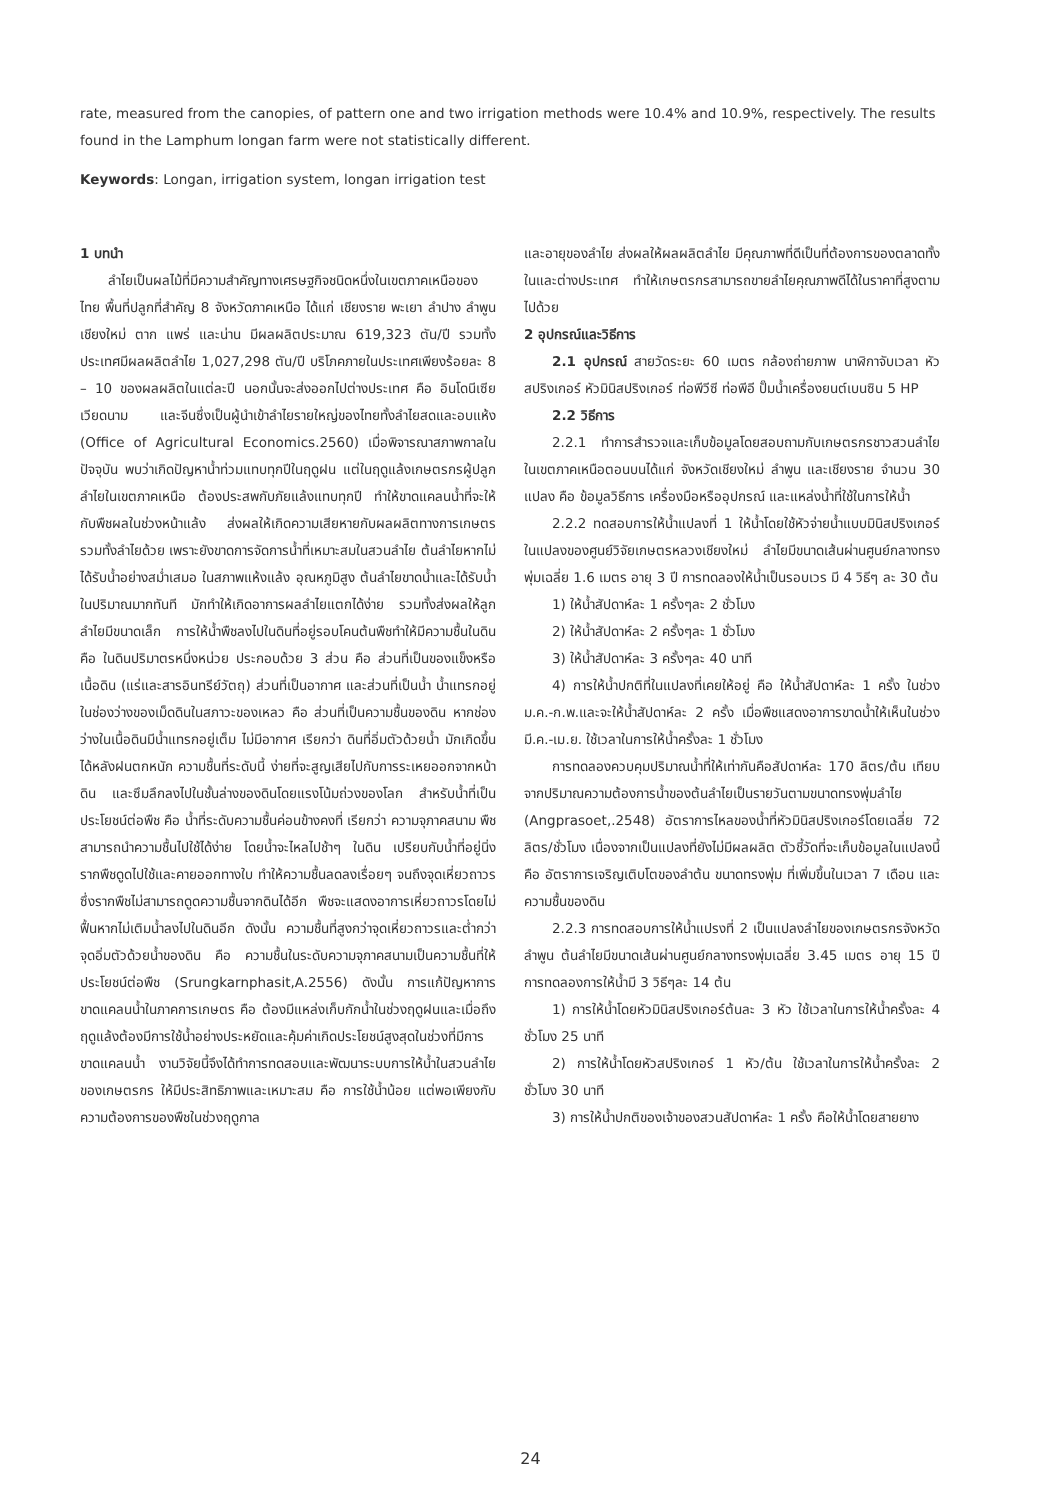rate, measured from the canopies, of pattern one and two irrigation methods were 10.4% and 10.9%, respectively. The results found in the Lamphum longan farm were not statistically different.
Keywords: Longan, irrigation system, longan irrigation test
1 บทนำ
ลำไยเป็นผลไม้ที่มีความสำคัญทางเศรษฐกิจชนิดหนึ่งในเขตภาคเหนือของไทย พื้นที่ปลูกที่สำคัญ 8 จังหวัดภาคเหนือ ได้แก่ เชียงราย พะเยา ลำปาง ลำพูน เชียงใหม่ ตาก แพร่ และน่าน มีผลผลิตประมาณ 619,323 ตัน/ปี รวมทั้งประเทศมีผลผลิตลำไย 1,027,298 ตัน/ปี บริโภคภายในประเทศเพียงร้อยละ 8 – 10 ของผลผลิตในแต่ละปี นอกนั้นจะส่งออกไปต่างประเทศ คือ อินโดนีเซีย เวียดนาม และจีนซึ่งเป็นผู้นำเข้าลำไยรายใหญ่ของไทยทั้งลำไยสดและอบแห้ง (Office of Agricultural Economics.2560) เมื่อพิจารณาสภาพกาลในปัจจุบัน พบว่าเกิดปัญหาน้ำท่วมแทบทุกปีในฤดูฝน แต่ในฤดูแล้งเกษตรกรผู้ปลูกลำไยในเขตภาคเหนือ ต้องประสพกับภัยแล้งแทบทุกปี ทำให้ขาดแคลนน้ำที่จะให้กับพืชผลในช่วงหน้าแล้ง ส่งผลให้เกิดความเสียหายกับผลผลิตทางการเกษตรรวมทั้งลำไยด้วย เพราะยังขาดการจัดการน้ำที่เหมาะสมในสวนลำไย ต้นลำไยหากไม่ได้รับน้ำอย่างสม่ำเสมอ ในสภาพแห้งแล้ง อุณหภูมิสูง ต้นลำไยขาดน้ำและได้รับน้ำในปริมาณมากทันที มักทำให้เกิดอาการผลลำไยแตกได้ง่าย รวมทั้งส่งผลให้ลูกลำไยมีขนาดเล็ก การให้น้ำพืชลงไปในดินที่อยู่รอบโคนต้นพืชทำให้มีความชื้นในดิน คือ ในดินปริมาตรหนึ่งหน่วย ประกอบด้วย 3 ส่วน คือ ส่วนที่เป็นของแข็งหรือเนื้อดิน (แร่และสารอินทรีย์วัตถุ) ส่วนที่เป็นอากาศ และส่วนที่เป็นน้ำ น้ำแทรกอยู่ในช่องว่างของเม็ดดินในสภาวะของเหลว คือ ส่วนที่เป็นความชื้นของดิน หากช่องว่างในเนื้อดินมีน้ำแทรกอยู่เต็ม ไม่มีอากาศ เรียกว่า ดินที่อิ่มตัวด้วยน้ำ มักเกิดขึ้นได้หลังฝนตกหนัก ความชื้นที่ระดับนี้ ง่ายที่จะสูญเสียไปกับการระเหยออกจากหน้าดิน และซึมลึกลงไปในชั้นล่างของดินโดยแรงโน้มถ่วงของโลก สำหรับน้ำที่เป็นประโยชน์ต่อพืช คือ น้ำที่ระดับความชื้นค่อนข้างคงที่ เรียกว่า ความจุภาคสนาม พืชสามารถนำความชื้นไปใช้ได้ง่าย โดยน้ำจะไหลไปช้าๆ ในดิน เปรียบกับน้ำที่อยู่นิ่ง รากพืชดูดไปใช้และคายออกทางใบ ทำให้ความชื้นลดลงเรื่อยๆ จนถึงจุดเหี่ยวถาวร ซึ่งรากพืชไม่สามารถดูดความชื้นจากดินได้อีก พืชจะแสดงอาการเหี่ยวถาวรโดยไม่ฟื้นหากไม่เติมน้ำลงไปในดินอีก ดังนั้น ความชื้นที่สูงกว่าจุดเหี่ยวถาวรและต่ำกว่าจุดอิ่มตัวด้วยน้ำของดิน คือ ความชื้นในระดับความจุภาคสนามเป็นความชื้นที่ให้ประโยชน์ต่อพืช (Srungkarnphasit,A.2556) ดังนั้น การแก้ปัญหาการขาดแคลนน้ำในภาคการเกษตร คือ ต้องมีแหล่งเก็บกักน้ำในช่วงฤดูฝนและเมื่อถึงฤดูแล้งต้องมีการใช้น้ำอย่างประหยัดและคุ้มค่าเกิดประโยชน์สูงสุดในช่วงที่มีการขาดแคลนน้ำ งานวิจัยนี้จึงได้ทำการทดสอบและพัฒนาระบบการให้น้ำในสวนลำไยของเกษตรกร ให้มีประสิทธิภาพและเหมาะสม คือ การใช้น้ำน้อย แต่พอเพียงกับความต้องการของพืชในช่วงฤดูกาล
และอายุของลำไย ส่งผลให้ผลผลิตลำไย มีคุณภาพที่ดีเป็นที่ต้องการของตลาดทั้งในและต่างประเทศ ทำให้เกษตรกรสามารถขายลำไยคุณภาพดีได้ในราคาที่สูงตามไปด้วย
2 อุปกรณ์และวิธีการ
2.1 อุปกรณ์ สายวัดระยะ 60 เมตร กล้องถ่ายภาพ นาฬิกาจับเวลา หัวสปริงเกอร์ หัวมินิสปริงเกอร์ ท่อพีวีซี ท่อพีอี ปั๊มน้ำเครื่องยนต์เบนซิน 5 HP
2.2 วิธีการ
2.2.1 ทำการสำรวจและเก็บข้อมูลโดยสอบถามกับเกษตรกรชาวสวนลำไยในเขตภาคเหนือตอนบนได้แก่ จังหวัดเชียงใหม่ ลำพูน และเชียงราย จำนวน 30 แปลง คือ ข้อมูลวิธีการ เครื่องมือหรืออุปกรณ์ และแหล่งน้ำที่ใช้ในการให้น้ำ
2.2.2 ทดสอบการให้น้ำแปลงที่ 1 ให้น้ำโดยใช้หัวจ่ายน้ำแบบมินิสปริงเกอร์ในแปลงของศูนย์วิจัยเกษตรหลวงเชียงใหม่ ลำไยมีขนาดเส้นผ่านศูนย์กลางทรงพุ่มเฉลี่ย 1.6 เมตร อายุ 3 ปี การทดลองให้น้ำเป็นรอบเวร มี 4 วิธีๆ ละ 30 ต้น
1) ให้น้ำสัปดาห์ละ 1 ครั้งๆละ 2 ชั่วโมง
2) ให้น้ำสัปดาห์ละ 2 ครั้งๆละ 1 ชั่วโมง
3) ให้น้ำสัปดาห์ละ 3 ครั้งๆละ 40 นาที
4) การให้น้ำปกติที่ในแปลงที่เคยให้อยู่ คือ ให้น้ำสัปดาห์ละ 1 ครั้ง ในช่วง ม.ค.-ก.พ.และจะให้น้ำสัปดาห์ละ 2 ครั้ง เมื่อพืชแสดงอาการขาดน้ำให้เห็นในช่วง มี.ค.-เม.ย. ใช้เวลาในการให้น้ำครั้งละ 1 ชั่วโมง
การทดลองควบคุมปริมาณน้ำที่ให้เท่ากันคือสัปดาห์ละ 170 ลิตร/ต้น เทียบจากปริมาณความต้องการน้ำของต้นลำไยเป็นรายวันตามขนาดทรงพุ่มลำไย (Angprasoet,.2548) อัตราการไหลของน้ำที่หัวมินิสปริงเกอร์โดยเฉลี่ย 72 ลิตร/ชั่วโมง เนื่องจากเป็นแปลงที่ยังไม่มีผลผลิต ตัวชี้วัดที่จะเก็บข้อมูลในแปลงนี้คือ อัตราการเจริญเติบโตของลำต้น ขนาดทรงพุ่ม ที่เพิ่มขึ้นในเวลา 7 เดือน และความชื้นของดิน
2.2.3 การทดสอบการให้น้ำแปรงที่ 2 เป็นแปลงลำไยของเกษตรกรจังหวัดลำพูน ต้นลำไยมีขนาดเส้นผ่านศูนย์กลางทรงพุ่มเฉลี่ย 3.45 เมตร อายุ 15 ปี การทดลองการให้น้ำมี 3 วิธีๆละ 14 ต้น
1) การให้น้ำโดยหัวมินิสปริงเกอร์ต้นละ 3 หัว ใช้เวลาในการให้น้ำครั้งละ 4 ชั่วโมง 25 นาที
2) การให้น้ำโดยหัวสปริงเกอร์ 1 หัว/ต้น ใช้เวลาในการให้น้ำครั้งละ 2 ชั่วโมง 30 นาที
3) การให้น้ำปกติของเจ้าของสวนสัปดาห์ละ 1 ครั้ง คือให้น้ำโดยสายยาง
24